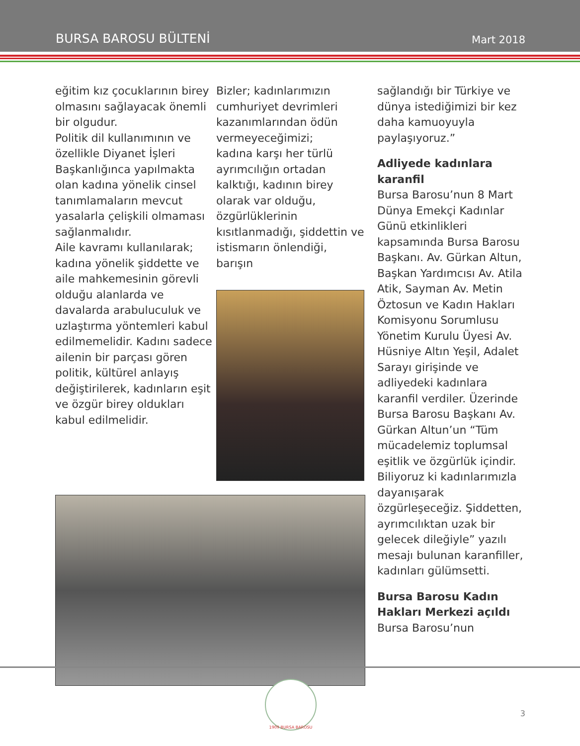BURSA BAROSU BÜLTENİ Mart 2018
eğitim kız çocuklarının birey olmasını sağlayacak önemli bir olgudur.
Politik dil kullanımının ve özellikle Diyanet İşleri Başkanlığınca yapılmakta olan kadına yönelik cinsel tanımlamaların mevcut yasalarla çelişkili olmaması sağlanmalıdır.
Aile kavramı kullanılarak; kadına yönelik şiddette ve aile mahkemesinin görevli olduğu alanlarda ve davalarda arabuluculuk ve uzlaştırma yöntemleri kabul edilmemelidir. Kadını sadece ailenin bir parçası gören politik, kültürel anlayış değiştirilerek, kadınların eşit ve özgür birey oldukları kabul edilmelidir.
Bizler; kadınlarımızın cumhuriyet devrimleri kazanımlarından ödün vermeyeceğimizi;
kadına karşı her türlü ayrımcılığın ortadan kalktığı, kadının birey olarak var olduğu, özgürlüklerinin kısıtlanmadığı, şiddettin ve istismarın önlendiği, barışın
sağlandığı bir Türkiye ve dünya istediğimizi bir kez daha kamuoyuyla paylaşıyoruz.”
Adliyede kadınlara karanfil
Bursa Barosu’nun 8 Mart Dünya Emekçi Kadınlar Günü etkinlikleri kapsamında Bursa Barosu Başkanı. Av. Gürkan Altun, Başkan Yardımcısı Av. Atila Atik, Sayman Av. Metin Öztosun ve Kadın Hakları Komisyonu Sorumlusu Yönetim Kurulu Üyesi Av. Hüsniye Altın Yeşil, Adalet Sarayı girişinde ve adliyedeki kadınlara karanfil verdiler. Üzerinde Bursa Barosu Başkanı Av. Gürkan Altun’un “Tüm mücadelemiz toplumsal eşitlik ve özgürlük içindir. Biliyoruz ki kadınlarımızla dayanışarak özgürleşeceğiz. Şiddetten, ayrımcılıktan uzak bir gelecek dileğiyle” yazılı mesajı bulunan karanfiller, kadınları gülümsetti.
Bursa Barosu Kadın Hakları Merkezi açıldı
Bursa Barosu’nun
1909 BURSA BAROSU
3